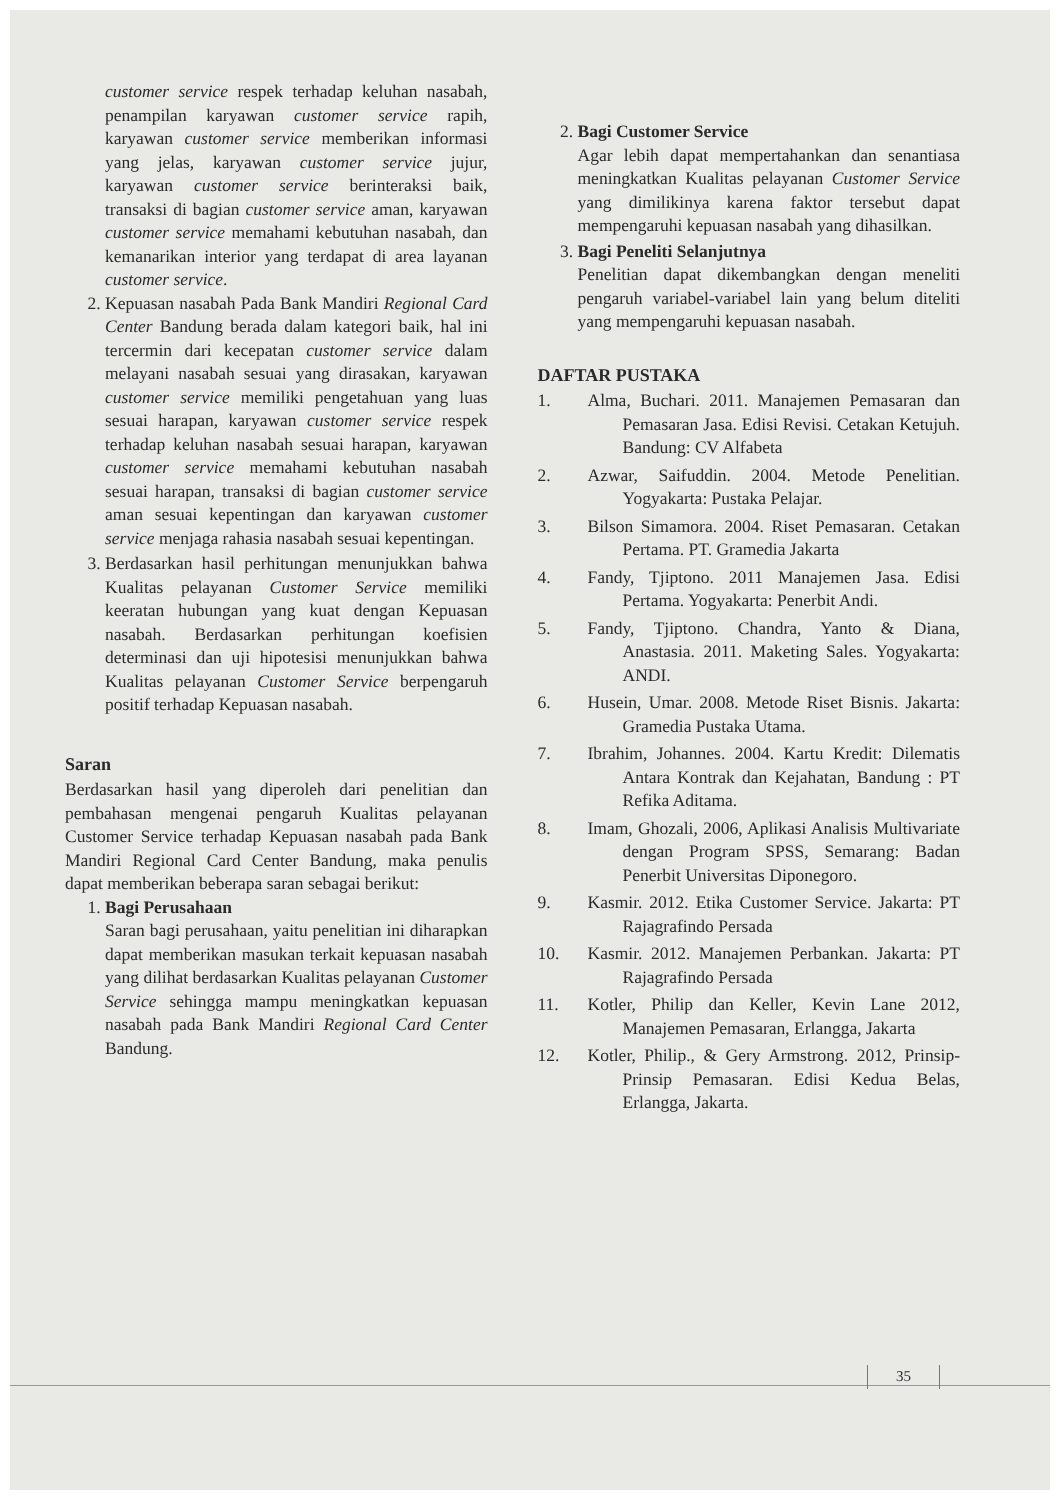customer service respek terhadap keluhan nasabah, penampilan karyawan customer service rapih, karyawan customer service memberikan informasi yang jelas, karyawan customer service jujur, karyawan customer service berinteraksi baik, transaksi di bagian customer service aman, karyawan customer service memahami kebutuhan nasabah, dan kemanarikan interior yang terdapat di area layanan customer service.
2. Kepuasan nasabah Pada Bank Mandiri Regional Card Center Bandung berada dalam kategori baik, hal ini tercermin dari kecepatan customer service dalam melayani nasabah sesuai yang dirasakan, karyawan customer service memiliki pengetahuan yang luas sesuai harapan, karyawan customer service respek terhadap keluhan nasabah sesuai harapan, karyawan customer service memahami kebutuhan nasabah sesuai harapan, transaksi di bagian customer service aman sesuai kepentingan dan karyawan customer service menjaga rahasia nasabah sesuai kepentingan.
3. Berdasarkan hasil perhitungan menunjukkan bahwa Kualitas pelayanan Customer Service memiliki keeratan hubungan yang kuat dengan Kepuasan nasabah. Berdasarkan perhitungan koefisien determinasi dan uji hipotesisi menunjukkan bahwa Kualitas pelayanan Customer Service berpengaruh positif terhadap Kepuasan nasabah.
Saran
Berdasarkan hasil yang diperoleh dari penelitian dan pembahasan mengenai pengaruh Kualitas pelayanan Customer Service terhadap Kepuasan nasabah pada Bank Mandiri Regional Card Center Bandung, maka penulis dapat memberikan beberapa saran sebagai berikut:
1. Bagi Perusahaan
Saran bagi perusahaan, yaitu penelitian ini diharapkan dapat memberikan masukan terkait kepuasan nasabah yang dilihat berdasarkan Kualitas pelayanan Customer Service sehingga mampu meningkatkan kepuasan nasabah pada Bank Mandiri Regional Card Center Bandung.
2. Bagi Customer Service
Agar lebih dapat mempertahankan dan senantiasa meningkatkan Kualitas pelayanan Customer Service yang dimilikinya karena faktor tersebut dapat mempengaruhi kepuasan nasabah yang dihasilkan.
3. Bagi Peneliti Selanjutnya
Penelitian dapat dikembangkan dengan meneliti pengaruh variabel-variabel lain yang belum diteliti yang mempengaruhi kepuasan nasabah.
DAFTAR PUSTAKA
1. Alma, Buchari. 2011. Manajemen Pemasaran dan Pemasaran Jasa. Edisi Revisi. Cetakan Ketujuh. Bandung: CV Alfabeta
2. Azwar, Saifuddin. 2004. Metode Penelitian. Yogyakarta: Pustaka Pelajar.
3. Bilson Simamora. 2004. Riset Pemasaran. Cetakan Pertama. PT. Gramedia Jakarta
4. Fandy, Tjiptono. 2011 Manajemen Jasa. Edisi Pertama. Yogyakarta: Penerbit Andi.
5. Fandy, Tjiptono. Chandra, Yanto & Diana, Anastasia. 2011. Maketing Sales. Yogyakarta: ANDI.
6. Husein, Umar. 2008. Metode Riset Bisnis. Jakarta: Gramedia Pustaka Utama.
7. Ibrahim, Johannes. 2004. Kartu Kredit: Dilematis Antara Kontrak dan Kejahatan, Bandung : PT Refika Aditama.
8. Imam, Ghozali, 2006, Aplikasi Analisis Multivariate dengan Program SPSS, Semarang: Badan Penerbit Universitas Diponegoro.
9. Kasmir. 2012. Etika Customer Service. Jakarta: PT Rajagrafindo Persada
10. Kasmir. 2012. Manajemen Perbankan. Jakarta: PT Rajagrafindo Persada
11. Kotler, Philip dan Keller, Kevin Lane 2012, Manajemen Pemasaran, Erlangga, Jakarta
12. Kotler, Philip., & Gery Armstrong. 2012, Prinsip-Prinsip Pemasaran. Edisi Kedua Belas, Erlangga, Jakarta.
35